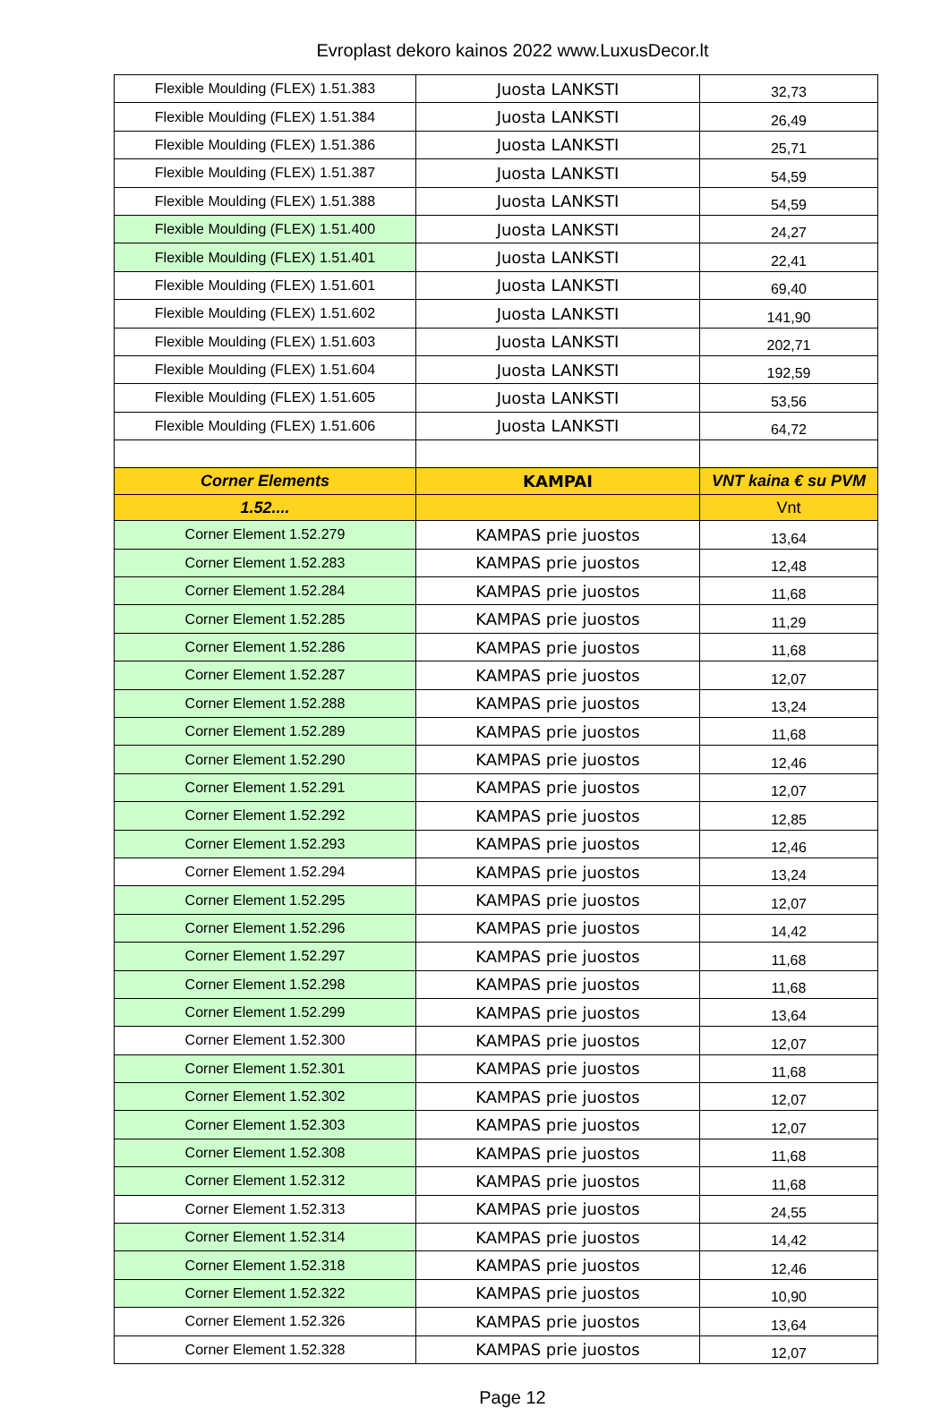Evroplast dekoro kainos 2022 www.LuxusDecor.lt
| Flexible Moulding (FLEX) 1.51.383 | Juosta LANKSTI | 32,73 |
| Flexible Moulding (FLEX) 1.51.384 | Juosta LANKSTI | 26,49 |
| Flexible Moulding (FLEX) 1.51.386 | Juosta LANKSTI | 25,71 |
| Flexible Moulding (FLEX) 1.51.387 | Juosta LANKSTI | 54,59 |
| Flexible Moulding (FLEX) 1.51.388 | Juosta LANKSTI | 54,59 |
| Flexible Moulding (FLEX) 1.51.400 | Juosta LANKSTI | 24,27 |
| Flexible Moulding (FLEX) 1.51.401 | Juosta LANKSTI | 22,41 |
| Flexible Moulding (FLEX) 1.51.601 | Juosta LANKSTI | 69,40 |
| Flexible Moulding (FLEX) 1.51.602 | Juosta LANKSTI | 141,90 |
| Flexible Moulding (FLEX) 1.51.603 | Juosta LANKSTI | 202,71 |
| Flexible Moulding (FLEX) 1.51.604 | Juosta LANKSTI | 192,59 |
| Flexible Moulding (FLEX) 1.51.605 | Juosta LANKSTI | 53,56 |
| Flexible Moulding (FLEX) 1.51.606 | Juosta LANKSTI | 64,72 |
| Corner Elements | KAMPAI | VNT kaina € su PVM |
| 1.52.... | | Vnt |
| Corner Element 1.52.279 | KAMPAS prie juostos | 13,64 |
| Corner Element 1.52.283 | KAMPAS prie juostos | 12,48 |
| Corner Element 1.52.284 | KAMPAS prie juostos | 11,68 |
| Corner Element 1.52.285 | KAMPAS prie juostos | 11,29 |
| Corner Element 1.52.286 | KAMPAS prie juostos | 11,68 |
| Corner Element 1.52.287 | KAMPAS prie juostos | 12,07 |
| Corner Element 1.52.288 | KAMPAS prie juostos | 13,24 |
| Corner Element 1.52.289 | KAMPAS prie juostos | 11,68 |
| Corner Element 1.52.290 | KAMPAS prie juostos | 12,46 |
| Corner Element 1.52.291 | KAMPAS prie juostos | 12,07 |
| Corner Element 1.52.292 | KAMPAS prie juostos | 12,85 |
| Corner Element 1.52.293 | KAMPAS prie juostos | 12,46 |
| Corner Element 1.52.294 | KAMPAS prie juostos | 13,24 |
| Corner Element 1.52.295 | KAMPAS prie juostos | 12,07 |
| Corner Element 1.52.296 | KAMPAS prie juostos | 14,42 |
| Corner Element 1.52.297 | KAMPAS prie juostos | 11,68 |
| Corner Element 1.52.298 | KAMPAS prie juostos | 11,68 |
| Corner Element 1.52.299 | KAMPAS prie juostos | 13,64 |
| Corner Element 1.52.300 | KAMPAS prie juostos | 12,07 |
| Corner Element 1.52.301 | KAMPAS prie juostos | 11,68 |
| Corner Element 1.52.302 | KAMPAS prie juostos | 12,07 |
| Corner Element 1.52.303 | KAMPAS prie juostos | 12,07 |
| Corner Element 1.52.308 | KAMPAS prie juostos | 11,68 |
| Corner Element 1.52.312 | KAMPAS prie juostos | 11,68 |
| Corner Element 1.52.313 | KAMPAS prie juostos | 24,55 |
| Corner Element 1.52.314 | KAMPAS prie juostos | 14,42 |
| Corner Element 1.52.318 | KAMPAS prie juostos | 12,46 |
| Corner Element 1.52.322 | KAMPAS prie juostos | 10,90 |
| Corner Element 1.52.326 | KAMPAS prie juostos | 13,64 |
| Corner Element 1.52.328 | KAMPAS prie juostos | 12,07 |
Page 12